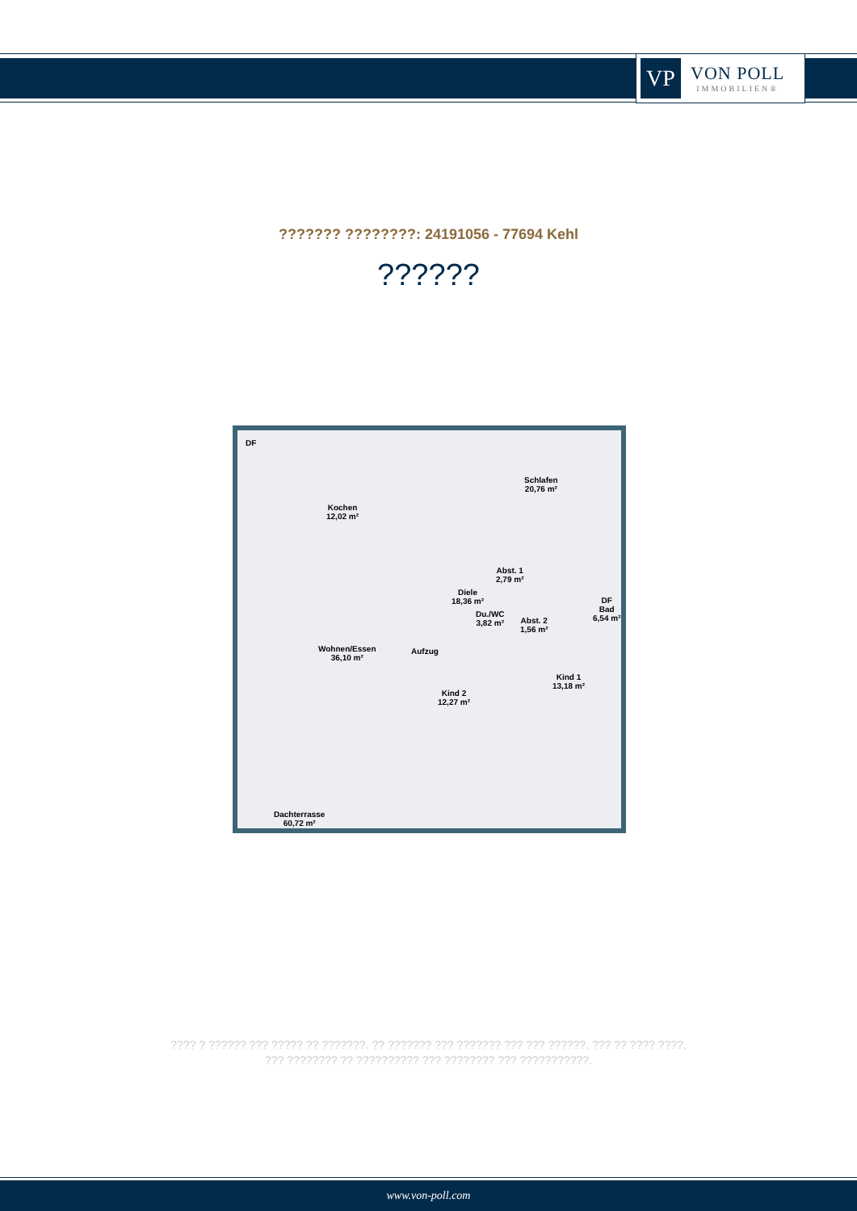VP
VON POLL
IMMOBILIEN®
??????? ????????: 24191056 - 77694 Kehl
??????
Kochen
12,02 m²
DF
Schlafen
20,76 m²
Abst. 1
2,79 m²
Diele
18,36 m²
Du./WC
3,82 m²
DF
Bad
6,54 m² Abst. 2
1,56 m²
Wohnen/Essen
36,10 m²
Aufzug
Kind 1
13,18 m²
Kind 2
12,27 m²
Dachterrasse
60,72 m²
???? ? ?????? ??? ????? ?? ???????. ?? ??????? ??? ??????? ??? ??? ??????. ??? ?? ???? ????, ??? ???????? ?? ?????????? ??? ???????? ??? ???????????.
www.von-poll.com